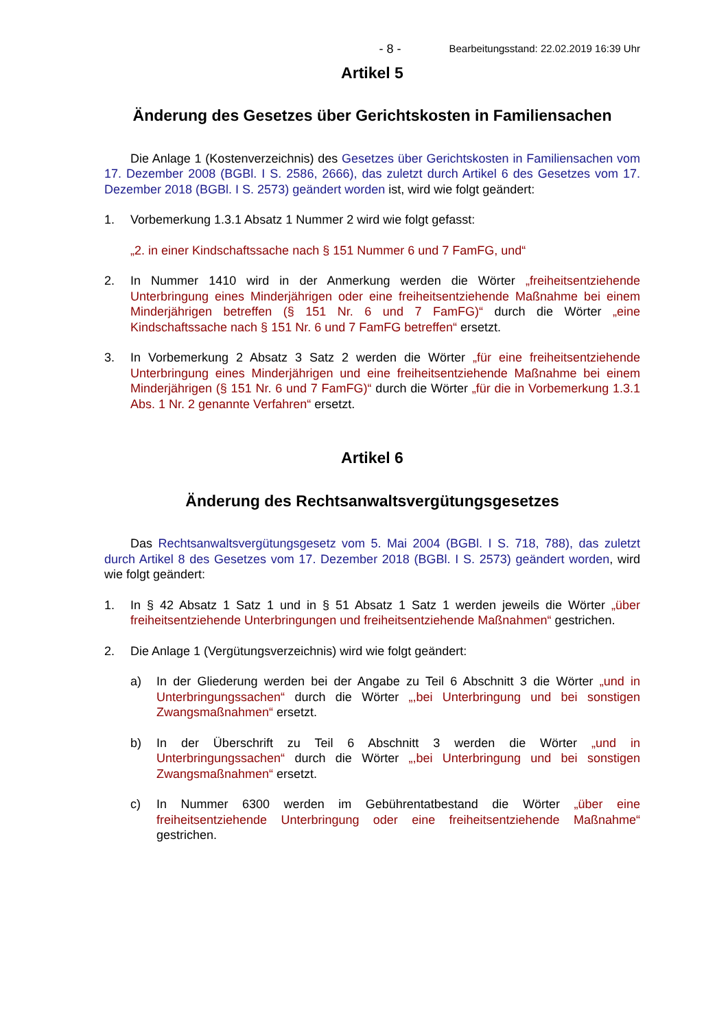- 8 - Bearbeitungsstand: 22.02.2019 16:39 Uhr
Artikel 5
Änderung des Gesetzes über Gerichtskosten in Familiensachen
Die Anlage 1 (Kostenverzeichnis) des Gesetzes über Gerichtskosten in Familiensachen vom 17. Dezember 2008 (BGBl. I S. 2586, 2666), das zuletzt durch Artikel 6 des Gesetzes vom 17. Dezember 2018 (BGBl. I S. 2573) geändert worden ist, wird wie folgt geändert:
1. Vorbemerkung 1.3.1 Absatz 1 Nummer 2 wird wie folgt gefasst:
„2. in einer Kindschaftssache nach § 151 Nummer 6 und 7 FamFG, und“
2. In Nummer 1410 wird in der Anmerkung werden die Wörter „freiheitsentziehende Unterbringung eines Minderjährigen oder eine freiheitsentziehende Maßnahme bei einem Minderjährigen betreffen (§ 151 Nr. 6 und 7 FamFG)“ durch die Wörter „eine Kindschaftssache nach § 151 Nr. 6 und 7 FamFG betreffen“ ersetzt.
3. In Vorbemerkung 2 Absatz 3 Satz 2 werden die Wörter „für eine freiheitsentziehende Unterbringung eines Minderjährigen und eine freiheitsentziehende Maßnahme bei einem Minderjährigen (§ 151 Nr. 6 und 7 FamFG)“ durch die Wörter „für die in Vorbemerkung 1.3.1 Abs. 1 Nr. 2 genannte Verfahren“ ersetzt.
Artikel 6
Änderung des Rechtsanwaltsvergütungsgesetzes
Das Rechtsanwaltsvergütungsgesetz vom 5. Mai 2004 (BGBl. I S. 718, 788), das zuletzt durch Artikel 8 des Gesetzes vom 17. Dezember 2018 (BGBl. I S. 2573) geändert worden, wird wie folgt geändert:
1. In § 42 Absatz 1 Satz 1 und in § 51 Absatz 1 Satz 1 werden jeweils die Wörter „über freiheitsentziehende Unterbringungen und freiheitsentziehende Maßnahmen“ gestrichen.
2. Die Anlage 1 (Vergütungsverzeichnis) wird wie folgt geändert:
a) In der Gliederung werden bei der Angabe zu Teil 6 Abschnitt 3 die Wörter „und in Unterbringungssachen“ durch die Wörter „,bei Unterbringung und bei sonstigen Zwangsmaßnahmen“ ersetzt.
b) In der Überschrift zu Teil 6 Abschnitt 3 werden die Wörter „und in Unterbringungssachen“ durch die Wörter „,bei Unterbringung und bei sonstigen Zwangsmaßnahmen“ ersetzt.
c) In Nummer 6300 werden im Gebührentatbestand die Wörter „über eine freiheitsentziehende Unterbringung oder eine freiheitsentziehende Maßnahme“ gestrichen.